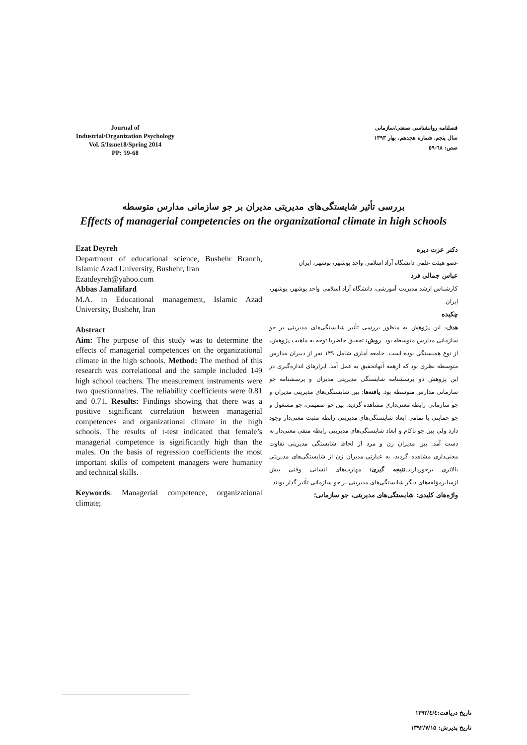Journal of
Industrial/Organization Psychology
Vol. 5/Issue18/Spring 2014
PP: 59-68
فصلنامه روانشناسی صنعتی/سازمانی
سال پنجم. شماره هجدهم، بهار ۱۳۹۳
صص: ٦٨-٥٩
بررسی تأثیر شایستگی‌های مدیریتی مدیران بر جو سازمانی مدارس متوسطه
Effects of managerial competencies on the organizational climate in high schools
Ezat Deyreh
Department of educational science, Bushehr Branch, Islamic Azad University, Bushehr, Iran
Ezatdeyreh@yahoo.com
Abbas Jamalifard
M.A. in Educational management, Islamic Azad University, Bushehr, Iran
Abstract
Aim: The purpose of this study was to determine the effects of managerial competences on the organizational climate in the high schools. Method: The method of this research was correlational and the sample included 149 high school teachers. The measurement instruments were two questionnaires. The reliability coefficients were 0.81 and 0.71. Results: Findings showing that there was a positive significant correlation between managerial competences and organizational climate in the high schools. The results of t-test indicated that female’s managerial competence is significantly high than the males. On the basis of regression coefficients the most important skills of competent managers were humanity and technical skills.
Keywords: Managerial competence, organizational climate;
دکتر عزت دیره
عضو هیئت علمی دانشگاه آزاد اسلامی واحد بوشهر، بوشهر، ایران
عباس جمالی فرد
کارشناس ارشد مدیریت آموزشی، دانشگاه آزاد اسلامی واحد بوشهر، بوشهر، ایران
چکیده
هدف: این پژوهش به منظور بررسی تأثیر شایستگی‌های مدیریتی بر جو سازمانی مدارس متوسطه بود. روش: تحقیق حاضربا توجه به ماهیت پژوهش، از نوع همبستگی بوده است. جامعه آماری شامل ۱۴۹ نفر از دبیران مدارس متوسطه نظری بود که ازهمه آنهاتحقیق به عمل آمد. ابزارهای اندازه‌گیری در این پژوهش دو پرسشنامه شایستگی مدیریتی مدیران و پرسشنامه جو سازمانی مدارس متوسطه بود. یافته‌ها: بین شایستگی‌های مدیریتی مدیران و جو سازمانی رابطه معنی‌داری مشاهده گردید. بین جو صمیمی، جو مشغول و جو حمایتی با تمامی ابعاد شایستگی‌های مدیریتی رابطه مثبت معنی‌دار وجود دارد ولی بین جو ناکام و ابعاد شایستگی‌های مدیریتی رابطه منفی معنی‌دار به دست آمد. بین مدیران زن و مرد از لحاظ شایستگی مدیریتی تفاوت معنی‌داری مشاهده گردید، به عبارتی مدیران زن از شایستگی‌های مدیریتی بالاتری برخوردارند.نتیجه گیری: مهارت‌های انسانی وفنی بیش ازسایرمؤلفه‌های دیگر شایستگی‌های مدیریتی بر جو سازمانی تأثیر گذار بودند.
واژه‌های کلیدی: شایستگی‌های مدیریتی، جو سازمانی؛
تاریخ دریافت:۱۳۹۲/٤/٤
تاریخ پذیرش: ۱۳۹۲/۷/۱۵